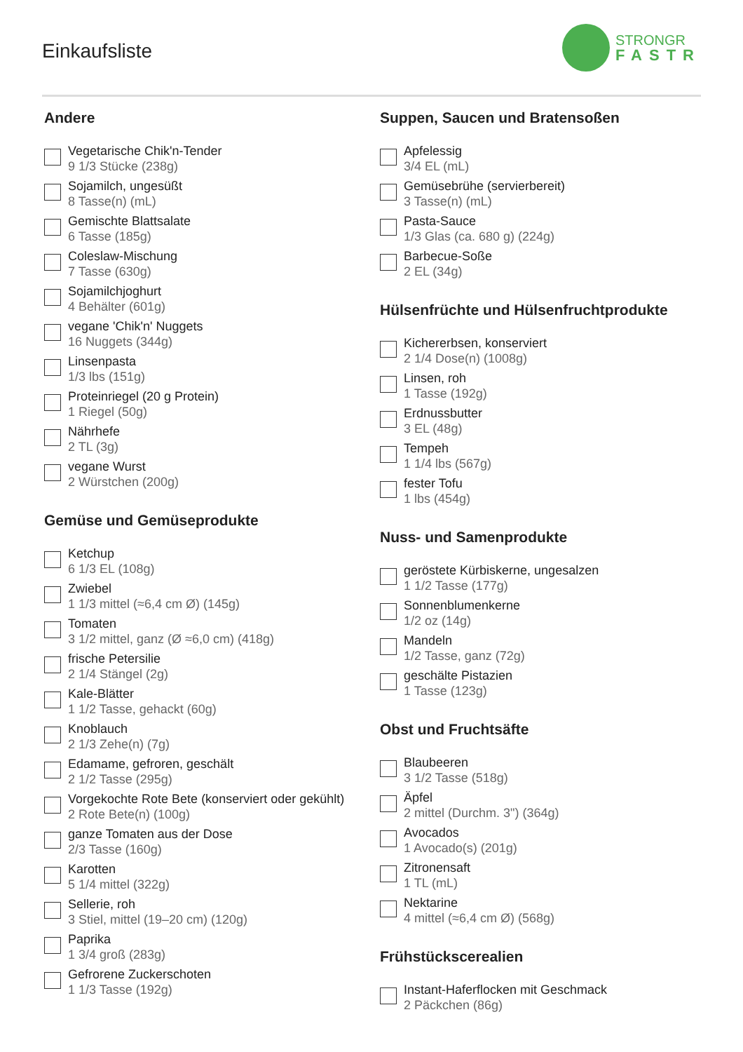Einkaufsliste
STRONGR
FASTR
Andere
Vegetarische Chik'n-Tender
9 1/3 Stücke (238g)
Sojamilch, ungesüßt
8 Tasse(n) (mL)
Gemischte Blattsalate
6 Tasse (185g)
Coleslaw-Mischung
7 Tasse (630g)
Sojamilchjoghurt
4 Behälter (601g)
vegane 'Chik'n' Nuggets
16 Nuggets (344g)
Linsenpasta
1/3 lbs (151g)
Proteinriegel (20 g Protein)
1 Riegel (50g)
Nährhefe
2 TL (3g)
vegane Wurst
2 Würstchen (200g)
Gemüse und Gemüseprodukte
Ketchup
6 1/3 EL (108g)
Zwiebel
1 1/3 mittel (≈6,4 cm Ø) (145g)
Tomaten
3 1/2 mittel, ganz (Ø ≈6,0 cm) (418g)
frische Petersilie
2 1/4 Stängel (2g)
Kale-Blätter
1 1/2 Tasse, gehackt (60g)
Knoblauch
2 1/3 Zehe(n) (7g)
Edamame, gefroren, geschält
2 1/2 Tasse (295g)
Vorgekochte Rote Bete (konserviert oder gekühlt)
2 Rote Bete(n) (100g)
ganze Tomaten aus der Dose
2/3 Tasse (160g)
Karotten
5 1/4 mittel (322g)
Sellerie, roh
3 Stiel, mittel (19–20 cm) (120g)
Paprika
1 3/4 groß (283g)
Gefrorene Zuckerschoten
1 1/3 Tasse (192g)
Suppen, Saucen und Bratensoßen
Apfelessig
3/4 EL (mL)
Gemüsebrühe (servierbereit)
3 Tasse(n) (mL)
Pasta-Sauce
1/3 Glas (ca. 680 g) (224g)
Barbecue-Soße
2 EL (34g)
Hülsenfrüchte und Hülsenfruchtprodukte
Kichererbsen, konserviert
2 1/4 Dose(n) (1008g)
Linsen, roh
1 Tasse (192g)
Erdnussbutter
3 EL (48g)
Tempeh
1 1/4 lbs (567g)
fester Tofu
1 lbs (454g)
Nuss- und Samenprodukte
geröstete Kürbiskerne, ungesalzen
1 1/2 Tasse (177g)
Sonnenblumenkerne
1/2 oz (14g)
Mandeln
1/2 Tasse, ganz (72g)
geschälte Pistazien
1 Tasse (123g)
Obst und Fruchtsäfte
Blaubeeren
3 1/2 Tasse (518g)
Äpfel
2 mittel (Durchm. 3") (364g)
Avocados
1 Avocado(s) (201g)
Zitronensaft
1 TL (mL)
Nektarine
4 mittel (≈6,4 cm Ø) (568g)
Frühstückscerealien
Instant-Haferflocken mit Geschmack
2 Päckchen (86g)